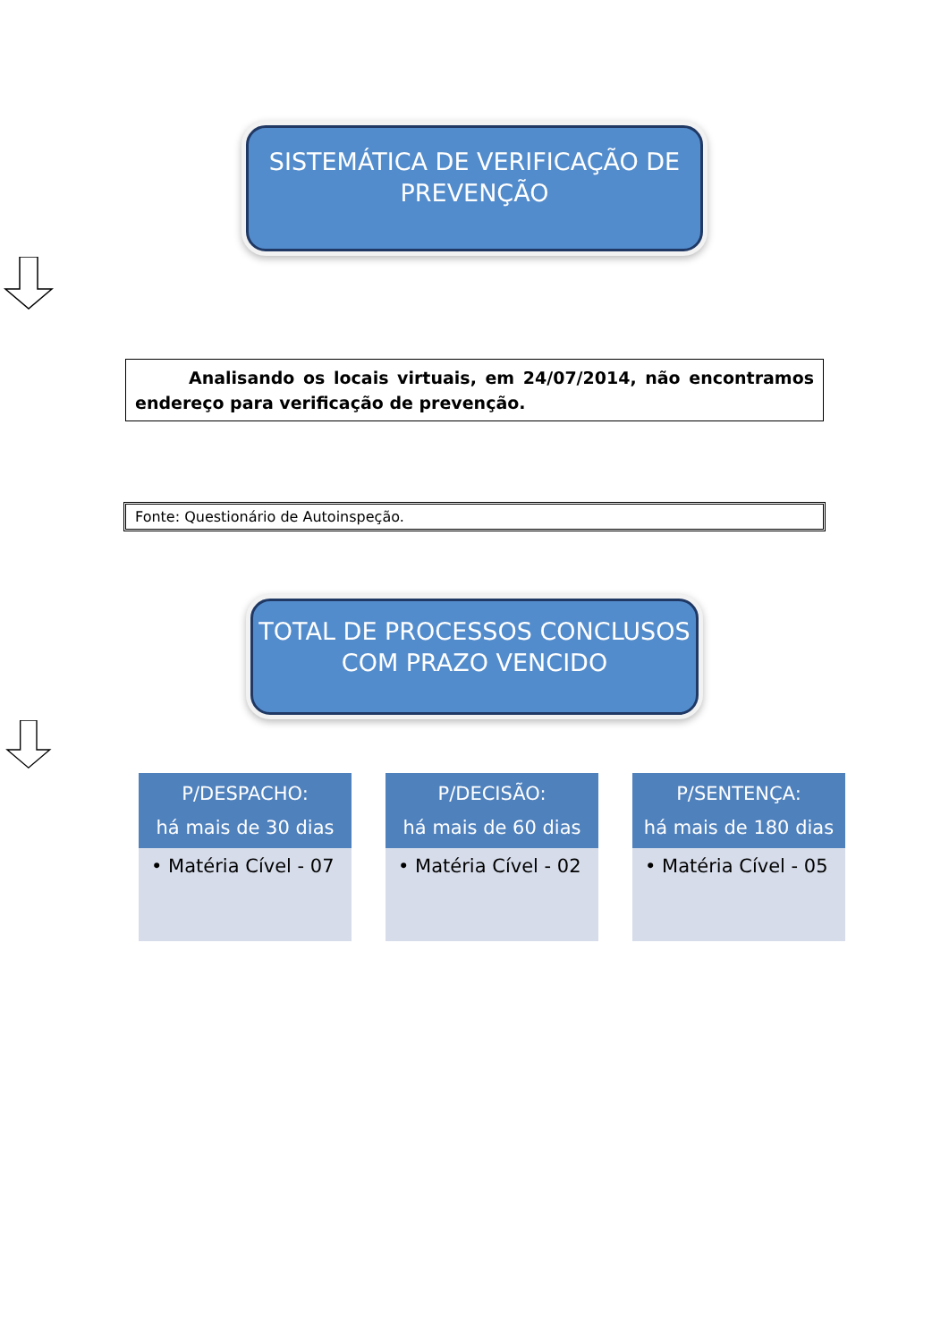SISTEMÁTICA DE VERIFICAÇÃO DE PREVENÇÃO
Analisando os locais virtuais, em 24/07/2014, não encontramos endereço para verificação de prevenção.
Fonte: Questionário de Autoinspeção.
TOTAL DE PROCESSOS CONCLUSOS COM PRAZO VENCIDO
P/DESPACHO:
há mais de 30 dias
• Matéria Cível - 07
P/DECISÃO:
há mais de 60 dias
• Matéria Cível - 02
P/SENTENÇA:
há mais de 180 dias
• Matéria Cível - 05